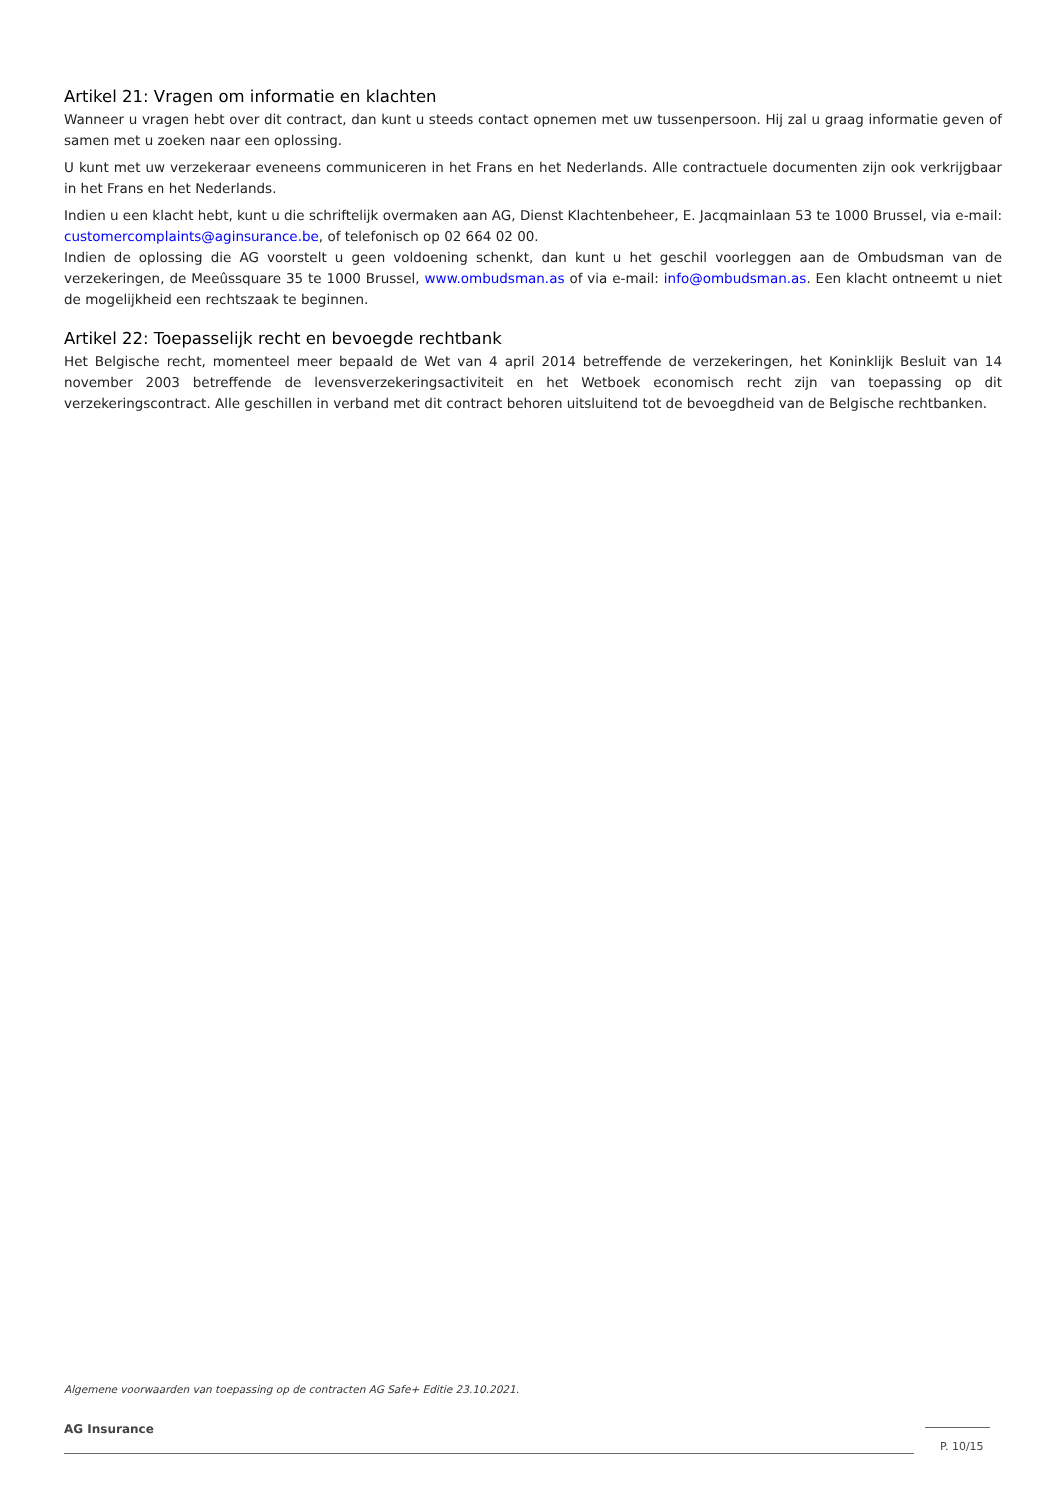Artikel 21: Vragen om informatie en klachten
Wanneer u vragen hebt over dit contract, dan kunt u steeds contact opnemen met uw tussenpersoon. Hij zal u graag informatie geven of samen met u zoeken naar een oplossing.
U kunt met uw verzekeraar eveneens communiceren in het Frans en het Nederlands. Alle contractuele documenten zijn ook verkrijgbaar in het Frans en het Nederlands.
Indien u een klacht hebt, kunt u die schriftelijk overmaken aan AG, Dienst Klachtenbeheer, E. Jacqmainlaan 53 te 1000 Brussel, via e-mail: customercomplaints@aginsurance.be, of telefonisch op 02 664 02 00.
Indien de oplossing die AG voorstelt u geen voldoening schenkt, dan kunt u het geschil voorleggen aan de Ombudsman van de verzekeringen, de Meeûssquare 35 te 1000 Brussel, www.ombudsman.as of via e-mail: info@ombudsman.as. Een klacht ontneemt u niet de mogelijkheid een rechtszaak te beginnen.
Artikel 22: Toepasselijk recht en bevoegde rechtbank
Het Belgische recht, momenteel meer bepaald de Wet van 4 april 2014 betreffende de verzekeringen, het Koninklijk Besluit van 14 november 2003 betreffende de levensverzekeringsactiviteit en het Wetboek economisch recht zijn van toepassing op dit verzekeringscontract. Alle geschillen in verband met dit contract behoren uitsluitend tot de bevoegdheid van de Belgische rechtbanken.
Algemene voorwaarden van toepassing op de contracten AG Safe+ Editie 23.10.2021.
AG Insurance
P. 10/15